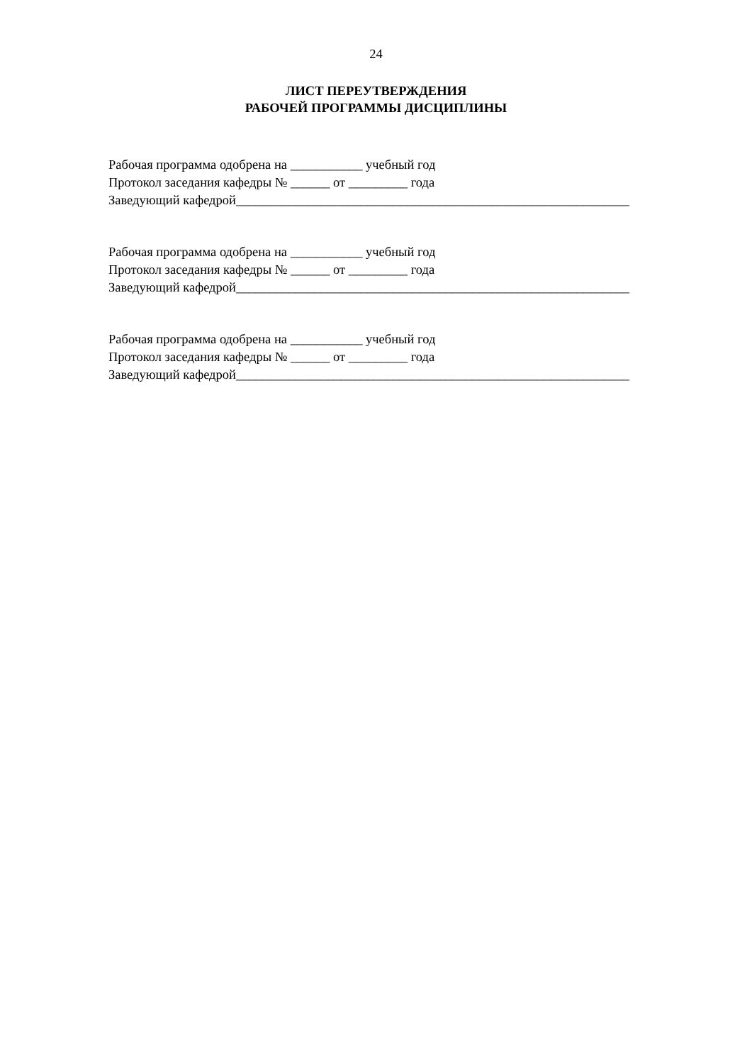24
ЛИСТ ПЕРЕУТВЕРЖДЕНИЯ
РАБОЧЕЙ ПРОГРАММЫ ДИСЦИПЛИНЫ
Рабочая программа одобрена на ___________ учебный год
Протокол заседания кафедры № ______ от _________ года
Заведующий кафедрой____________________________________________________________
Рабочая программа одобрена на ___________ учебный год
Протокол заседания кафедры № ______ от _________ года
Заведующий кафедрой____________________________________________________________
Рабочая программа одобрена на ___________ учебный год
Протокол заседания кафедры № ______ от _________ года
Заведующий кафедрой____________________________________________________________